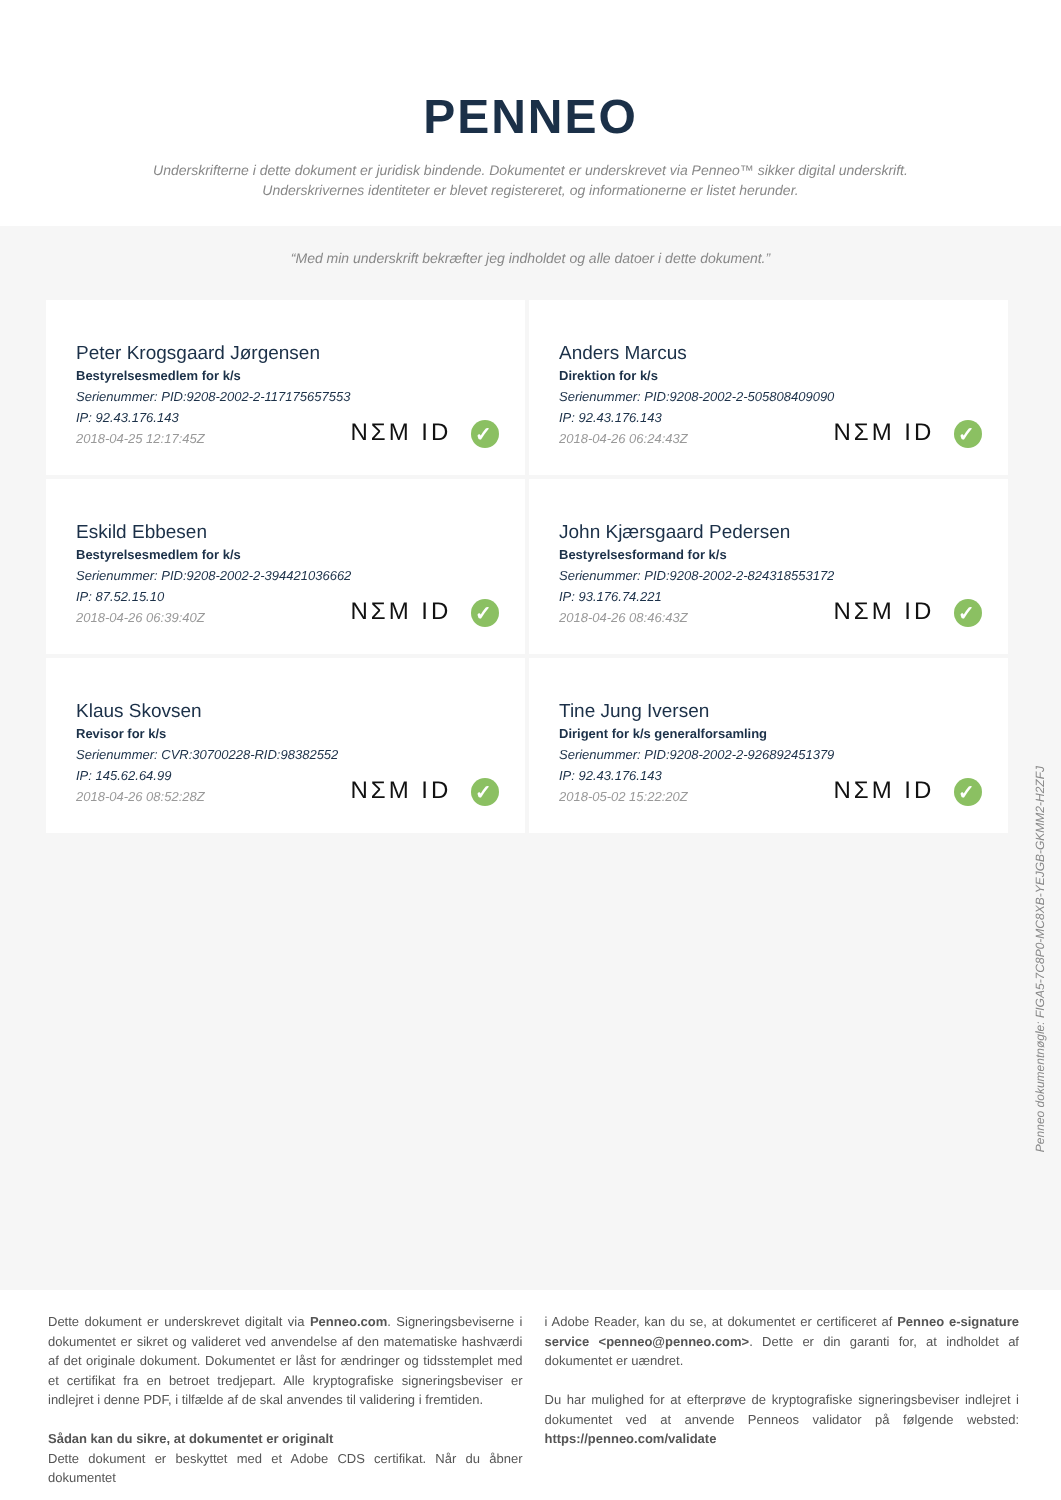PENNEO
Underskrifterne i dette dokument er juridisk bindende. Dokumentet er underskrevet via Penneo™ sikker digital underskrift.
Underskrivernes identiteter er blevet registereret, og informationerne er listet herunder.
“Med min underskrift bekræfter jeg indholdet og alle datoer i dette dokument.”
Peter Krogsgaard Jørgensen
Bestyrelsesmedlem for k/s
Serienummer: PID:9208-2002-2-117175657553
IP: 92.43.176.143
2018-04-25 12:17:45Z
NΣM ID ✓
Anders Marcus
Direktion for k/s
Serienummer: PID:9208-2002-2-505808409090
IP: 92.43.176.143
2018-04-26 06:24:43Z
NΣM ID ✓
Eskild Ebbesen
Bestyrelsesmedlem for k/s
Serienummer: PID:9208-2002-2-394421036662
IP: 87.52.15.10
2018-04-26 06:39:40Z
NΣM ID ✓
John Kjærsgaard Pedersen
Bestyrelsesformand for k/s
Serienummer: PID:9208-2002-2-824318553172
IP: 93.176.74.221
2018-04-26 08:46:43Z
NΣM ID ✓
Klaus Skovsen
Revisor for k/s
Serienummer: CVR:30700228-RID:98382552
IP: 145.62.64.99
2018-04-26 08:52:28Z
NΣM ID ✓
Tine Jung Iversen
Dirigent for k/s generalforsamling
Serienummer: PID:9208-2002-2-926892451379
IP: 92.43.176.143
2018-05-02 15:22:20Z
NΣM ID ✓
Penneo dokumentnøgle: FIGA5-7C8P0-MC8XB-YEJGB-GKMM2-H2ZFJ
Dette dokument er underskrevet digitalt via Penneo.com. Signeringsbeviserne i dokumentet er sikret og valideret ved anvendelse af den matematiske hashværdi af det originale dokument. Dokumentet er låst for ændringer og tidsstemplet med et certifikat fra en betroet tredjepart. Alle kryptografiske signeringsbeviser er indlejret i denne PDF, i tilfælde af de skal anvendes til validering i fremtiden.
Sådan kan du sikre, at dokumentet er originalt
Dette dokument er beskyttet med et Adobe CDS certifikat. Når du åbner dokumentet
i Adobe Reader, kan du se, at dokumentet er certificeret af Penneo e-signature service <penneo@penneo.com>. Dette er din garanti for, at indholdet af dokumentet er uændret.
Du har mulighed for at efterprøve de kryptografiske signeringsbeviser indlejret i dokumentet ved at anvende Penneos validator på følgende websted: https://penneo.com/validate